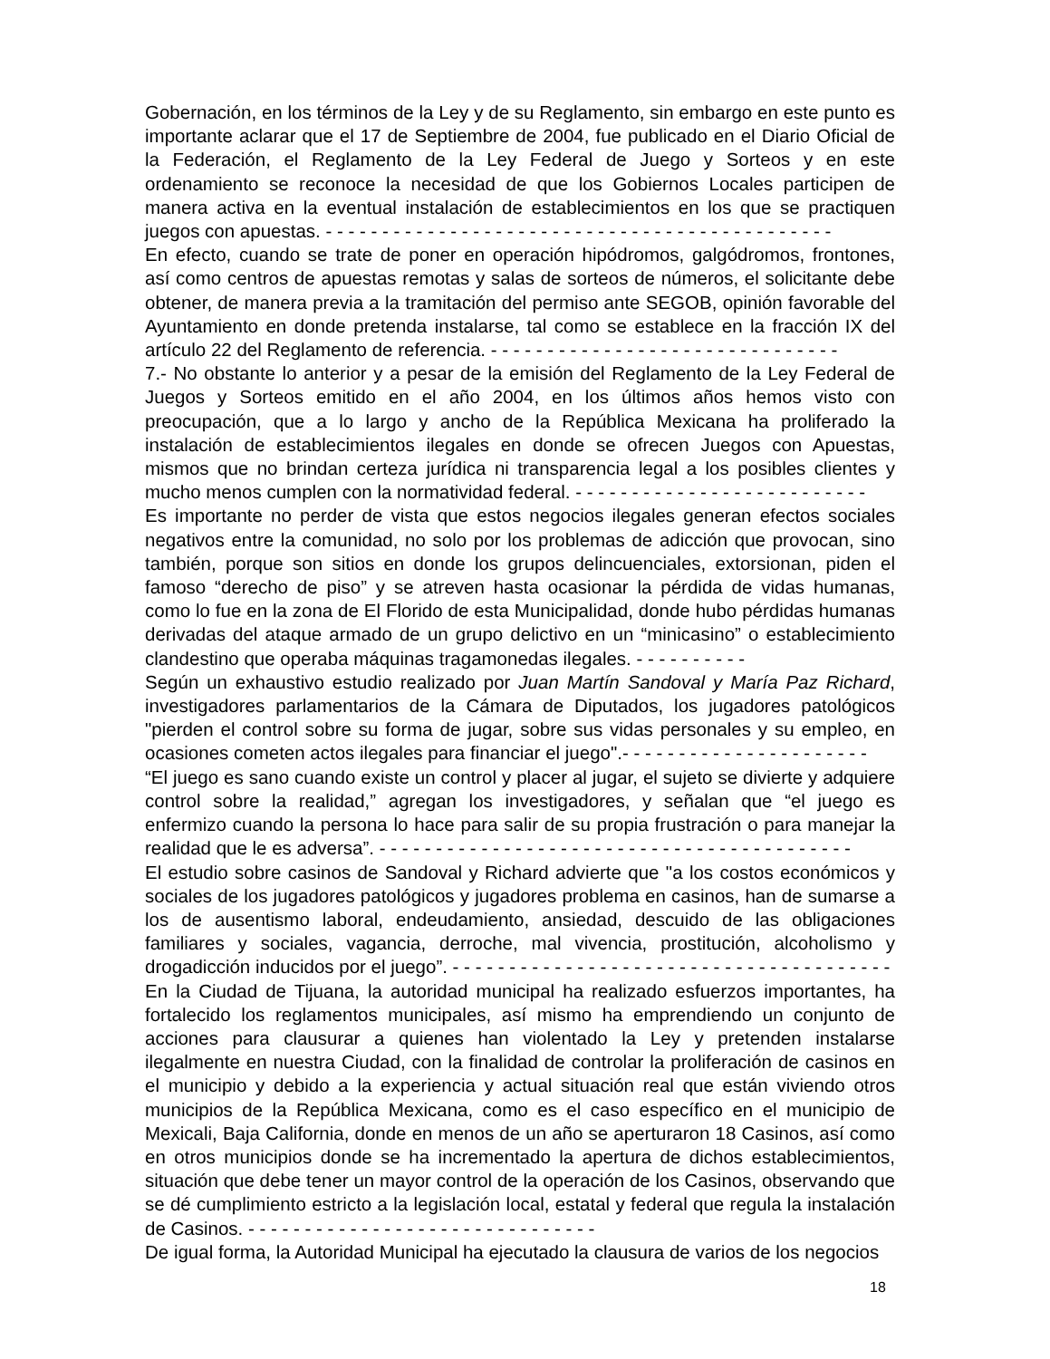Gobernación, en los términos de la Ley y de su Reglamento, sin embargo en este punto es importante aclarar que el 17 de Septiembre de 2004, fue publicado en el Diario Oficial de la Federación, el Reglamento de la Ley Federal de Juego y Sorteos y en este ordenamiento se reconoce la necesidad de que los Gobiernos Locales participen de manera activa en la eventual instalación de establecimientos en los que se practiquen juegos con apuestas. - - - - - - - - - - - - - - - - - - - - - - - - - - - - - - - - - - - - - - - - - - - - -
En efecto, cuando se trate de poner en operación hipódromos, galgódromos, frontones, así como centros de apuestas remotas y salas de sorteos de números, el solicitante debe obtener, de manera previa a la tramitación del permiso ante SEGOB, opinión favorable del Ayuntamiento en donde pretenda instalarse, tal como se establece en la fracción IX del artículo 22 del Reglamento de referencia. - - - - - - - - - - - - - - - - - - - - - - - - - - - - - - -
7.- No obstante lo anterior y a pesar de la emisión del Reglamento de la Ley Federal de Juegos y Sorteos emitido en el año 2004, en los últimos años hemos visto con preocupación, que a lo largo y ancho de la República Mexicana ha proliferado la instalación de establecimientos ilegales en donde se ofrecen Juegos con Apuestas, mismos que no brindan certeza jurídica ni transparencia legal a los posibles clientes y mucho menos cumplen con la normatividad federal. - - - - - - - - - - - - - - - - - - - - - - - - - -
Es importante no perder de vista que estos negocios ilegales generan efectos sociales negativos entre la comunidad, no solo por los problemas de adicción que provocan, sino también, porque son sitios en donde los grupos delincuenciales, extorsionan, piden el famoso “derecho de piso” y se atreven hasta ocasionar la pérdida de vidas humanas, como lo fue en la zona de El Florido de esta Municipalidad, donde hubo pérdidas humanas derivadas del ataque armado de un grupo delictivo en un “minicasino” o establecimiento clandestino que operaba máquinas tragamonedas ilegales. - - - - - - - - - -
Según un exhaustivo estudio realizado por Juan Martín Sandoval y María Paz Richard, investigadores parlamentarios de la Cámara de Diputados, los jugadores patológicos "pierden el control sobre su forma de jugar, sobre sus vidas personales y su empleo, en ocasiones cometen actos ilegales para financiar el juego".- - - - - - - - - - - - - - - - - - - - - -
“El juego es sano cuando existe un control y placer al jugar, el sujeto se divierte y adquiere control sobre la realidad,” agregan los investigadores, y señalan que “el juego es enfermizo cuando la persona lo hace para salir de su propia frustración o para manejar la realidad que le es adversa”. - - - - - - - - - - - - - - - - - - - - - - - - - - - - - - - - - - - - - - - - - -
El estudio sobre casinos de Sandoval y Richard advierte que "a los costos económicos y sociales de los jugadores patológicos y jugadores problema en casinos, han de sumarse a los de ausentismo laboral, endeudamiento, ansiedad, descuido de las obligaciones familiares y sociales, vagancia, derroche, mal vivencia, prostitución, alcoholismo y drogadicción inducidos por el juego”. - - - - - - - - - - - - - - - - - - - - - - - - - - - - - - - - - - - - - - -
En la Ciudad de Tijuana, la autoridad municipal ha realizado esfuerzos importantes, ha fortalecido los reglamentos municipales, así mismo ha emprendiendo un conjunto de acciones para clausurar a quienes han violentado la Ley y pretenden instalarse ilegalmente en nuestra Ciudad, con la finalidad de controlar la proliferación de casinos en el municipio y debido a la experiencia y actual situación real que están viviendo otros municipios de la República Mexicana, como es el caso específico en el municipio de Mexicali, Baja California, donde en menos de un año se aperturaron 18 Casinos, así como en otros municipios donde se ha incrementado la apertura de dichos establecimientos, situación que debe tener un mayor control de la operación de los Casinos, observando que se dé cumplimiento estricto a la legislación local, estatal y federal que regula la instalación de Casinos. - - - - - - - - - - - - - - - - - - - - - - - - - - - - - - -
De igual forma, la Autoridad Municipal ha ejecutado la clausura de varios de los negocios
18